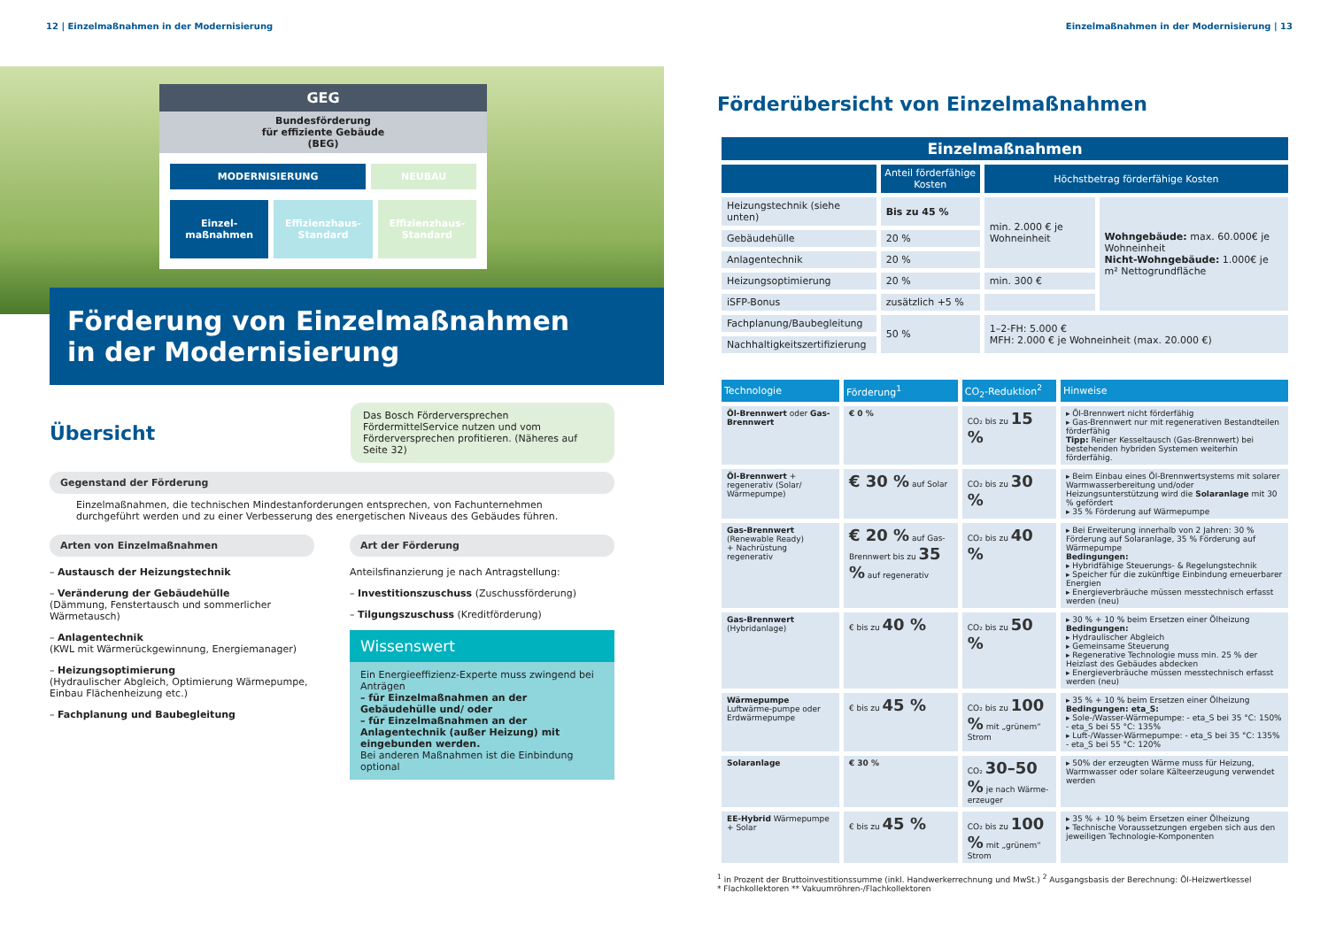12 | Einzelmaßnahmen in der Modernisierung
GEG
Bundesförderung
für effiziente Gebäude
(BEG)
MODERNISIERUNG
NEUBAU
Einzel-
maßnahmen
Effizienzhaus-
Standard
Effizienzhaus-
Standard
Förderung von Einzelmaßnahmen
in der Modernisierung
Übersicht
Das Bosch Förderversprechen
FördermittelService nutzen und vom Förderversprechen profitieren. (Näheres auf Seite 32)
Gegenstand der Förderung
Einzelmaßnahmen, die technischen Mindestanforderungen entsprechen, von Fachunternehmen durchgeführt werden und zu einer Verbesserung des energetischen Niveaus des Gebäudes führen.
Arten von Einzelmaßnahmen
– Austausch der Heizungstechnik
– Veränderung der Gebäudehülle
(Dämmung, Fenstertausch und sommerlicher Wärmetausch)
– Anlagentechnik
(KWL mit Wärmerückgewinnung, Energiemanager)
– Heizungsoptimierung
(Hydraulischer Abgleich, Optimierung Wärmepumpe, Einbau Flächenheizung etc.)
– Fachplanung und Baubegleitung
Art der Förderung
Anteilsfinanzierung je nach Antragstellung:
– Investitionszuschuss (Zuschussförderung)
– Tilgungszuschuss (Kreditförderung)
Wissenswert
Ein Energieeffizienz-Experte muss zwingend bei Anträgen
– für Einzelmaßnahmen an der Gebäudehülle und/ oder
– für Einzelmaßnahmen an der Anlagentechnik (außer Heizung) mit eingebunden werden.
Bei anderen Maßnahmen ist die Einbindung optional
Einzelmaßnahmen in der Modernisierung | 13
Förderübersicht von Einzelmaßnahmen
| Einzelmaßnahmen | | | |
| --- | --- | --- | --- |
| | Anteil förderfähige Kosten | Höchstbetrag förderfähige Kosten | |
| Heizungstechnik (siehe unten) | Bis zu 45 % | min. 2.000 € je Wohneinheit | Wohngebäude: max. 60.000€ je Wohneinheit Nicht-Wohngebäude: 1.000€ je m² Nettogrundfläche |
| Gebäudehülle | 20 % | | |
| Anlagentechnik | 20 % | | |
| Heizungsoptimierung | 20 % | min. 300 € | |
| iSFP-Bonus | zusätzlich +5 % | | |
| Fachplanung/Baubegleitung | 50 % | 1–2-FH: 5.000 € MFH: 2.000 € je Wohneinheit (max. 20.000 €) | |
| Nachhaltigkeitszertifizierung | | | |
| Technologie | Förderung<sup>1</sup> | CO<sub>2</sub>-Reduktion<sup>2</sup> | Hinweise |
| --- | --- | --- | --- |
| Öl-Brennwert oder Gas-Brennwert | € 0 % | CO₂ bis zu 15 % | ▸ Öl-Brennwert nicht förderfähig ▸ Gas-Brennwert nur mit regenerativen Bestandteilen förderfähig Tipp: Reiner Kesseltausch (Gas-Brennwert) bei bestehenden hybriden Systemen weiterhin förderfähig. |
| Öl-Brennwert + regenerativ (Solar/ Wärmepumpe) | € 30 % auf Solar | CO₂ bis zu 30 % | ▸ Beim Einbau eines Öl-Brennwertsystems mit solarer Warmwasserbereitung und/oder Heizungsunterstützung wird die Solaranlage mit 30 % gefördert ▸ 35 % Förderung auf Wärmepumpe |
| Gas-Brennwert (Renewable Ready) + Nachrüstung regenerativ | € 20 % auf Gas-Brennwert bis zu 35 % auf regenerativ | CO₂ bis zu 40 % | ▸ Bei Erweiterung innerhalb von 2 Jahren: 30 % Förderung auf Solaranlage, 35 % Förderung auf Wärmepumpe Bedingungen: ▸ Hybridfähige Steuerungs- & Regelungstechnik ▸ Speicher für die zukünftige Einbindung erneuerbarer Energien ▸ Energieverbräuche müssen messtechnisch erfasst werden (neu) |
| Gas-Brennwert (Hybridanlage) | € bis zu 40 % | CO₂ bis zu 50 % | ▸ 30 % + 10 % beim Ersetzen einer Ölheizung Bedingungen: ▸ Hydraulischer Abgleich ▸ Gemeinsame Steuerung ▸ Regenerative Technologie muss min. 25 % der Heizlast des Gebäudes abdecken ▸ Energieverbräuche müssen messtechnisch erfasst werden (neu) |
| Wärmepumpe Luftwärme-pumpe oder Erdwärmepumpe | € bis zu 45 % | CO₂ bis zu 100 % mit „grünem“ Strom | ▸ 35 % + 10 % beim Ersetzen einer Ölheizung Bedingungen: eta_S: ▸ Sole-/Wasser-Wärmepumpe: - eta_S bei 35 °C: 150% - eta_S bei 55 °C: 135% ▸ Luft-/Wasser-Wärmepumpe: - eta_S bei 35 °C: 135% - eta_S bei 55 °C: 120% |
| Solaranlage | € 30 % | CO₂ 30–50 % je nach Wärme-erzeuger | ▸ 50% der erzeugten Wärme muss für Heizung, Warmwasser oder solare Kälteerzeugung verwendet werden |
| EE-Hybrid Wärmepumpe + Solar | € bis zu 45 % | CO₂ bis zu 100 % mit „grünem“ Strom | ▸ 35 % + 10 % beim Ersetzen einer Ölheizung ▸ Technische Voraussetzungen ergeben sich aus den jeweiligen Technologie-Komponenten |
<sup>1</sup> in Prozent der Bruttoinvestitionssumme (inkl. Handwerkerrechnung und MwSt.) <sup>2</sup> Ausgangsbasis der Berechnung: Öl-Heizwertkessel
* Flachkollektoren ** Vakuumröhren-/Flachkollektoren